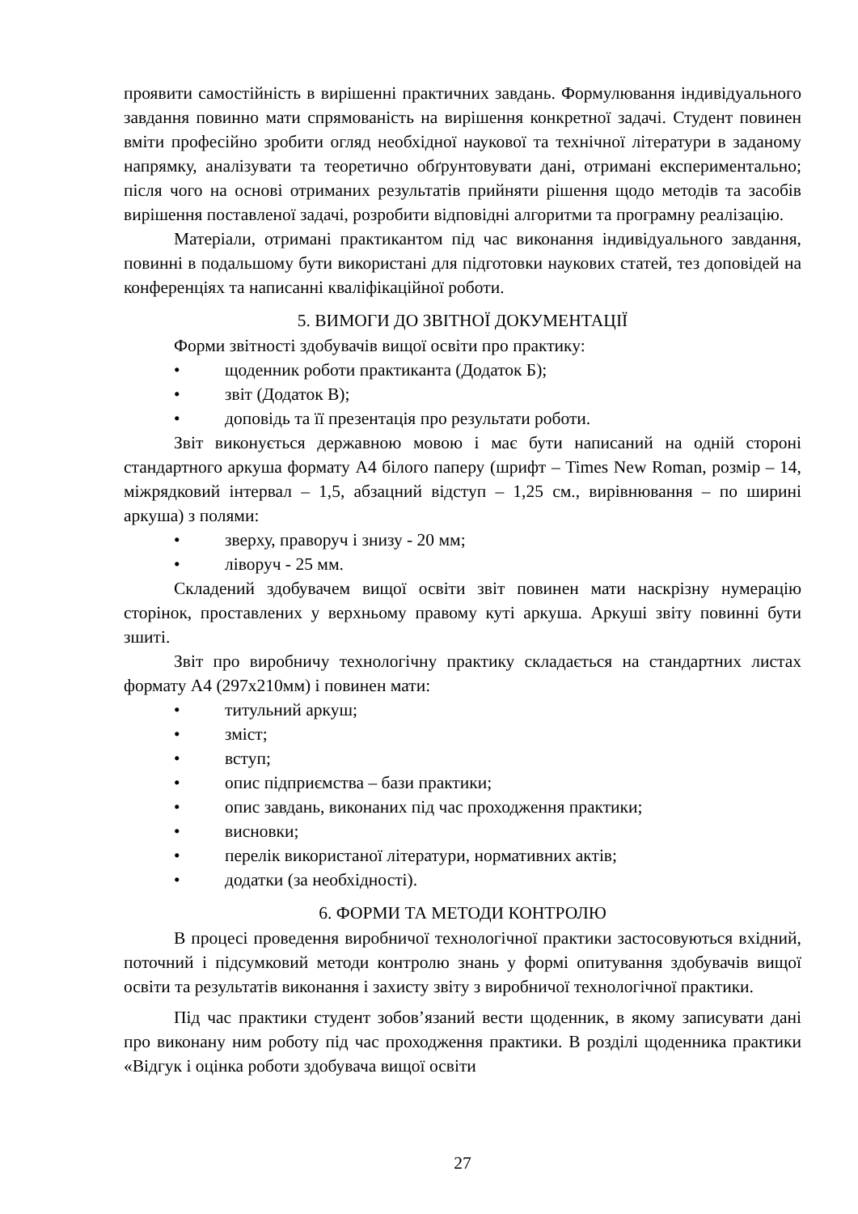проявити самостійність в вирішенні практичних завдань. Формулювання індивідуального завдання повинно мати спрямованість на вирішення конкретної задачі. Студент повинен вміти професійно зробити огляд необхідної наукової та технічної літератури в заданому напрямку, аналізувати та теоретично обґрунтовувати дані, отримані експериментально; після чого на основі отриманих результатів прийняти рішення щодо методів та засобів вирішення поставленої задачі, розробити відповідні алгоритми та програмну реалізацію.
Матеріали, отримані практикантом під час виконання індивідуального завдання, повинні в подальшому бути використані для підготовки наукових статей, тез доповідей на конференціях та написанні кваліфікаційної роботи.
5. ВИМОГИ ДО ЗВІТНОЇ ДОКУМЕНТАЦІЇ
Форми звітності здобувачів вищої освіти про практику:
• щоденник роботи практиканта (Додаток Б);
• звіт (Додаток В);
• доповідь та її презентація про результати роботи.
Звіт виконується державною мовою і має бути написаний на одній стороні стандартного аркуша формату А4 білого паперу (шрифт – Times New Roman, розмір – 14, міжрядковий інтервал – 1,5, абзацний відступ – 1,25 см., вирівнювання – по ширині аркуша) з полями:
• зверху, праворуч і знизу - 20 мм;
• ліворуч - 25 мм.
Складений здобувачем вищої освіти звіт повинен мати наскрізну нумерацію сторінок, проставлених у верхньому правому куті аркуша. Аркуші звіту повинні бути зшиті.
Звіт про виробничу технологічну практику складається на стандартних листах формату А4 (297х210мм) і повинен мати:
• титульний аркуш;
• зміст;
• вступ;
• опис підприємства – бази практики;
• опис завдань, виконаних під час проходження практики;
• висновки;
• перелік використаної літератури, нормативних актів;
• додатки (за необхідності).
6. ФОРМИ ТА МЕТОДИ КОНТРОЛЮ
В процесі проведення виробничої технологічної практики застосовуються вхідний, поточний і підсумковий методи контролю знань у формі опитування здобувачів вищої освіти та результатів виконання і захисту звіту з виробничої технологічної практики.
Під час практики студент зобов’язаний вести щоденник, в якому записувати дані про виконану ним роботу під час проходження практики. В розділі щоденника практики «Відгук і оцінка роботи здобувача вищої освіти
27